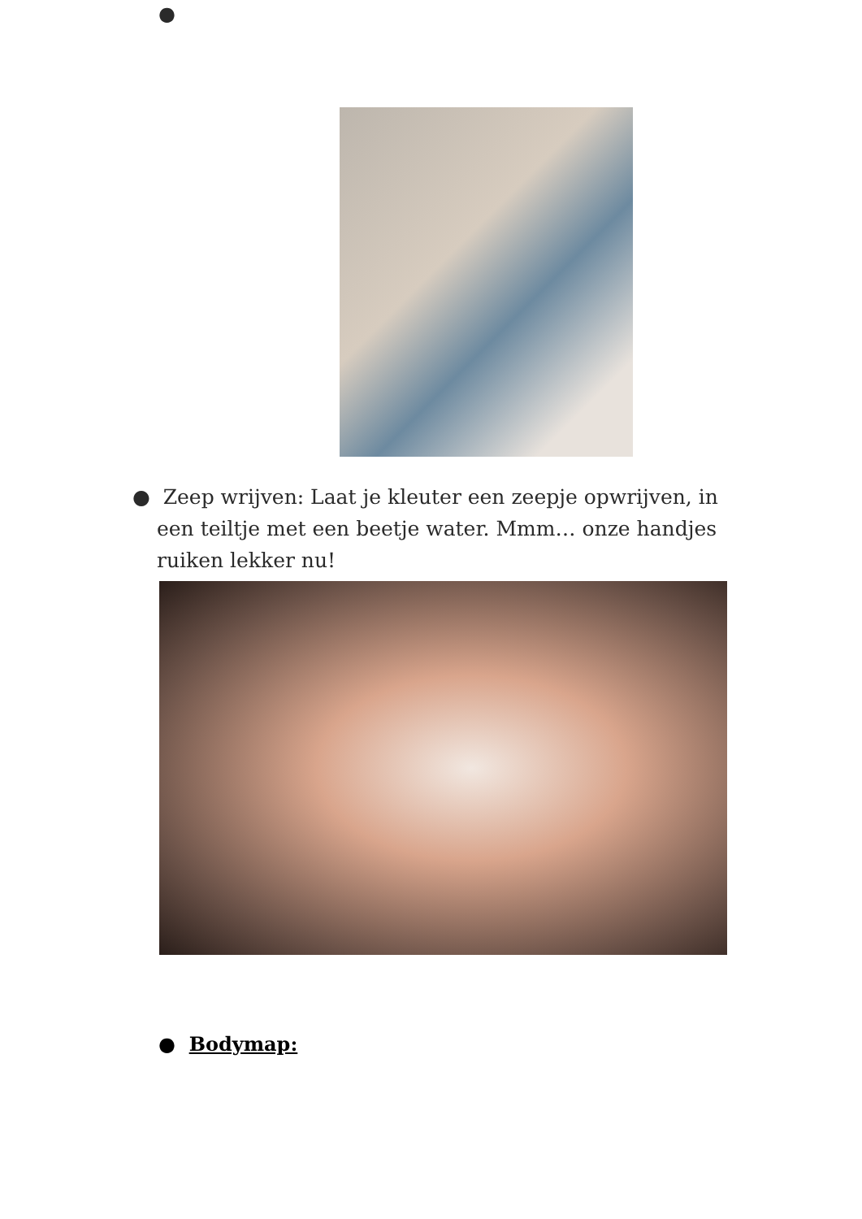●
● Zeep wrijven: Laat je kleuter een zeepje opwrijven, in een teiltje met een beetje water. Mmm… onze handjes ruiken lekker nu!
● Bodymap: